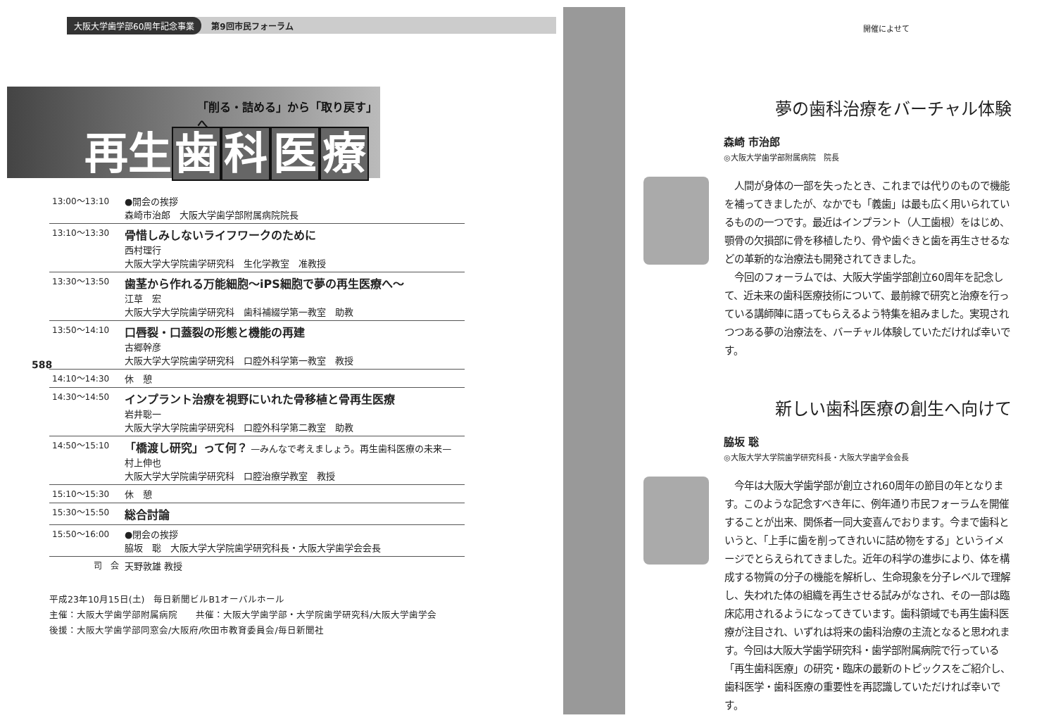大阪大学歯学部60周年記念事業 第9回市民フォーラム
「削る・詰める」から「取り戻す」へ
再生歯科医療
| 13:00〜13:10 | ●開会の挨拶 森崎市治郎 大阪大学歯学部附属病院院長 |
| 13:10〜13:30 | 骨惜しみしないライフワークのために 西村理行 大阪大学大学院歯学研究科 生化学教室 准教授 |
| 13:30〜13:50 | 歯茎から作れる万能細胞〜iPS細胞で夢の再生医療へ〜 江草 宏 大阪大学大学院歯学研究科 歯科補綴学第一教室 助教 |
| 13:50〜14:10 | 口唇裂・口蓋裂の形態と機能の再建 古郷幹彦 大阪大学大学院歯学研究科 口腔外科学第一教室 教授 |
| 14:10〜14:30 | 休 憩 |
| 14:30〜14:50 | インプラント治療を視野にいれた骨移植と骨再生医療 岩井聡一 大阪大学大学院歯学研究科 口腔外科学第二教室 助教 |
| 14:50〜15:10 | 「橋渡し研究」って何？ —みんなで考えましょう。再生歯科医療の未来— 村上伸也 大阪大学大学院歯学研究科 口腔治療学教室 教授 |
| 15:10〜15:30 | 休 憩 |
| 15:30〜15:50 | 総合討論 |
| 15:50〜16:00 | ●閉会の挨拶 脇坂 聡 大阪大学大学院歯学研究科長・大阪大学歯学会会長 |
| 司 会 | 天野敦雄 教授 |
588
平成23年10月15日(土)　毎日新聞ビルB1オーバルホール
主催：大阪大学歯学部附属病院　　共催：大阪大学歯学部・大学院歯学研究科/大阪大学歯学会
後援：大阪大学歯学部同窓会/大阪府/吹田市教育委員会/毎日新聞社
開催によせて
夢の歯科治療をバーチャル体験
森崎 市治郎
◎大阪大学歯学部附属病院　院長
　人間が身体の一部を失ったとき、これまでは代りのもので機能を補ってきましたが、なかでも「義歯」は最も広く用いられているものの一つです。最近はインプラント（人工歯根）をはじめ、顎骨の欠損部に骨を移植したり、骨や歯ぐきと歯を再生させるなどの革新的な治療法も開発されてきました。
　今回のフォーラムでは、大阪大学歯学部創立60周年を記念して、近未来の歯科医療技術について、最前線で研究と治療を行っている講師陣に語ってもらえるよう特集を組みました。実現されつつある夢の治療法を、バーチャル体験していただければ幸いです。
新しい歯科医療の創生へ向けて
脇坂 聡
◎大阪大学大学院歯学研究科長・大阪大学歯学会会長
　今年は大阪大学歯学部が創立され60周年の節目の年となります。このような記念すべき年に、例年通り市民フォーラムを開催することが出来、関係者一同大変喜んでおります。今まで歯科というと、「上手に歯を削ってきれいに詰め物をする」というイメージでとらえられてきました。近年の科学の進歩により、体を構成する物質の分子の機能を解析し、生命現象を分子レベルで理解し、失われた体の組織を再生させる試みがなされ、その一部は臨床応用されるようになってきています。歯科領域でも再生歯科医療が注目され、いずれは将来の歯科治療の主流となると思われます。今回は大阪大学歯学研究科・歯学部附属病院で行っている「再生歯科医療」の研究・臨床の最新のトピックスをご紹介し、歯科医学・歯科医療の重要性を再認識していただければ幸いです。